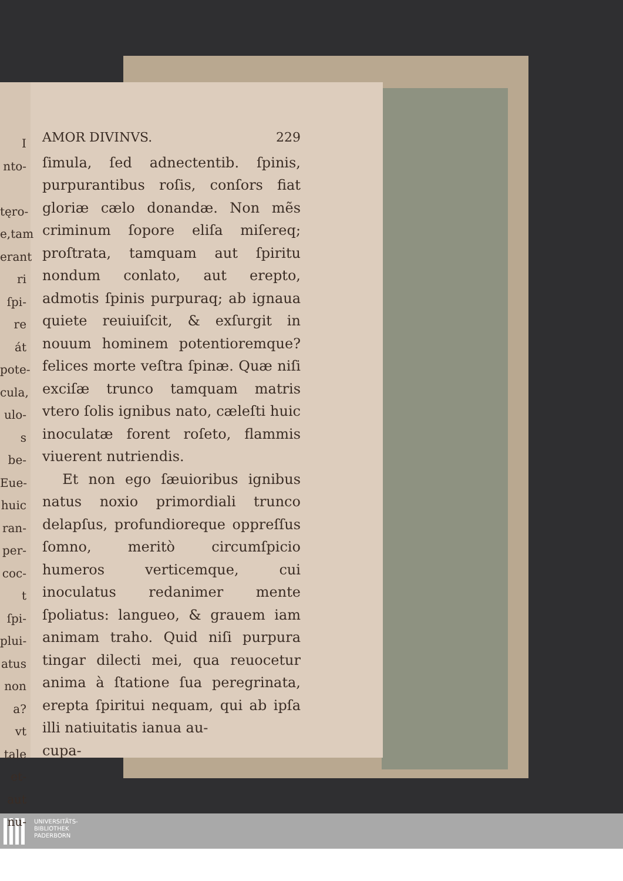I
nto-
tęro-
e,tam
erant
ri ſpi-
re át
pote-
cula,
ulo-
s be-
Eue-
huic
ran-
per-
coc-
t ſpi-
plui-
atus
non
a? vt
tale
et-
aut
nu-
AMOR DIVINVS. 229
ſimula, ſed adnectentib. ſpinis, purpurantibus roſis, conſors fiat gloriæ cælo donandæ. Non mẽs criminum ſopore eliſa miſereq; proſtrata, tamquam aut ſpiritu nondum conlato, aut erepto, admotis ſpinis purpuraq; ab ignaua quiete reuiuiſcit, & exſurgit in nouum hominem potentioremque? felices morte veſtra ſpinæ. Quæ niſi exciſæ trunco tamquam matris vtero ſolis ignibus nato, cæleſti huic inoculatæ forent roſeto, flammis viuerent nutriendis.
Et non ego ſæuioribus ignibus natus noxio primordiali trunco delapſus, profundioreque oppreſſus ſomno, meritò circumſpicio humeros verticemque, cui inoculatus redanimer mente ſpoliatus: langueo, & grauem iam animam traho. Quid niſi purpura tingar dilecti mei, qua reuocetur anima à ſtatione ſua peregrinata, erepta ſpiritui nequam, qui ab ipſa illi natiuitatis ianua au-
cupa-
UNIVERSITÄTS-
BIBLIOTHEK
PADERBORN